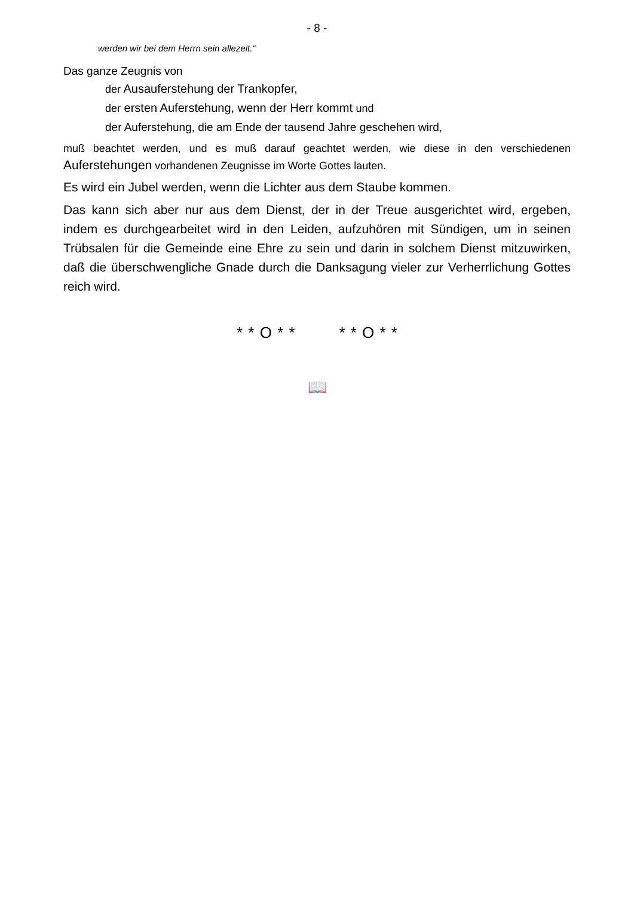- 8 -
werden wir bei dem Herrn sein allezeit.“
Das ganze Zeugnis von
der Ausauferstehung der Trankopfer,
der ersten Auferstehung, wenn der Herr kommt und
der Auferstehung, die am Ende der tausend Jahre geschehen wird,
muß beachtet werden, und es muß darauf geachtet werden, wie diese in den ver­schiedenen Auferstehungen vorhandenen Zeugnisse im Worte Gottes lauten.
Es wird ein Jubel werden, wenn die Lichter aus dem Staube kommen.
Das kann sich aber nur aus dem Dienst, der in der Treue ausgerichtet wird, ergeben, indem es durchgearbeitet wird in den Leiden, aufzuhören mit Sündigen, um in seinen Trübsalen für die Gemeinde eine Ehre zu sein und darin in solchem Dienst mitzuwirken, daß die überschwengliche Gnade durch die Danksagung vieler zur Verherrlichung Gottes reich wird.
* * O * * * * O * *
📖